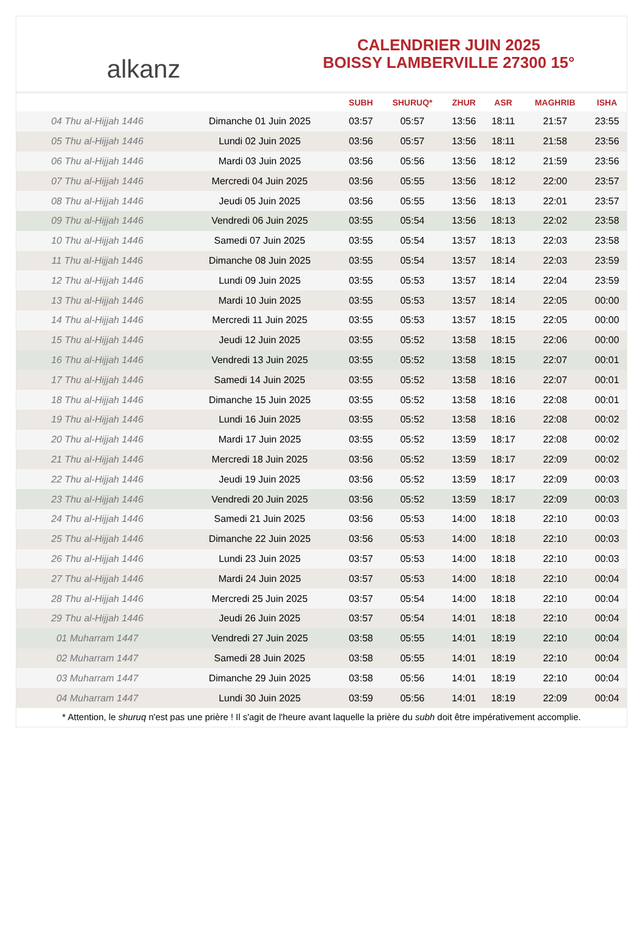alkanz
CALENDRIER JUIN 2025
BOISSY LAMBERVILLE 27300 15°
| | | SUBH | SHURUQ* | ZHUR | ASR | MAGHRIB | ISHA |
| --- | --- | --- | --- | --- | --- | --- | --- |
| 04 Thu al-Hijjah 1446 | Dimanche 01 Juin 2025 | 03:57 | 05:57 | 13:56 | 18:11 | 21:57 | 23:55 |
| 05 Thu al-Hijjah 1446 | Lundi 02 Juin 2025 | 03:56 | 05:57 | 13:56 | 18:11 | 21:58 | 23:56 |
| 06 Thu al-Hijjah 1446 | Mardi 03 Juin 2025 | 03:56 | 05:56 | 13:56 | 18:12 | 21:59 | 23:56 |
| 07 Thu al-Hijjah 1446 | Mercredi 04 Juin 2025 | 03:56 | 05:55 | 13:56 | 18:12 | 22:00 | 23:57 |
| 08 Thu al-Hijjah 1446 | Jeudi 05 Juin 2025 | 03:56 | 05:55 | 13:56 | 18:13 | 22:01 | 23:57 |
| 09 Thu al-Hijjah 1446 | Vendredi 06 Juin 2025 | 03:55 | 05:54 | 13:56 | 18:13 | 22:02 | 23:58 |
| 10 Thu al-Hijjah 1446 | Samedi 07 Juin 2025 | 03:55 | 05:54 | 13:57 | 18:13 | 22:03 | 23:58 |
| 11 Thu al-Hijjah 1446 | Dimanche 08 Juin 2025 | 03:55 | 05:54 | 13:57 | 18:14 | 22:03 | 23:59 |
| 12 Thu al-Hijjah 1446 | Lundi 09 Juin 2025 | 03:55 | 05:53 | 13:57 | 18:14 | 22:04 | 23:59 |
| 13 Thu al-Hijjah 1446 | Mardi 10 Juin 2025 | 03:55 | 05:53 | 13:57 | 18:14 | 22:05 | 00:00 |
| 14 Thu al-Hijjah 1446 | Mercredi 11 Juin 2025 | 03:55 | 05:53 | 13:57 | 18:15 | 22:05 | 00:00 |
| 15 Thu al-Hijjah 1446 | Jeudi 12 Juin 2025 | 03:55 | 05:52 | 13:58 | 18:15 | 22:06 | 00:00 |
| 16 Thu al-Hijjah 1446 | Vendredi 13 Juin 2025 | 03:55 | 05:52 | 13:58 | 18:15 | 22:07 | 00:01 |
| 17 Thu al-Hijjah 1446 | Samedi 14 Juin 2025 | 03:55 | 05:52 | 13:58 | 18:16 | 22:07 | 00:01 |
| 18 Thu al-Hijjah 1446 | Dimanche 15 Juin 2025 | 03:55 | 05:52 | 13:58 | 18:16 | 22:08 | 00:01 |
| 19 Thu al-Hijjah 1446 | Lundi 16 Juin 2025 | 03:55 | 05:52 | 13:58 | 18:16 | 22:08 | 00:02 |
| 20 Thu al-Hijjah 1446 | Mardi 17 Juin 2025 | 03:55 | 05:52 | 13:59 | 18:17 | 22:08 | 00:02 |
| 21 Thu al-Hijjah 1446 | Mercredi 18 Juin 2025 | 03:56 | 05:52 | 13:59 | 18:17 | 22:09 | 00:02 |
| 22 Thu al-Hijjah 1446 | Jeudi 19 Juin 2025 | 03:56 | 05:52 | 13:59 | 18:17 | 22:09 | 00:03 |
| 23 Thu al-Hijjah 1446 | Vendredi 20 Juin 2025 | 03:56 | 05:52 | 13:59 | 18:17 | 22:09 | 00:03 |
| 24 Thu al-Hijjah 1446 | Samedi 21 Juin 2025 | 03:56 | 05:53 | 14:00 | 18:18 | 22:10 | 00:03 |
| 25 Thu al-Hijjah 1446 | Dimanche 22 Juin 2025 | 03:56 | 05:53 | 14:00 | 18:18 | 22:10 | 00:03 |
| 26 Thu al-Hijjah 1446 | Lundi 23 Juin 2025 | 03:57 | 05:53 | 14:00 | 18:18 | 22:10 | 00:03 |
| 27 Thu al-Hijjah 1446 | Mardi 24 Juin 2025 | 03:57 | 05:53 | 14:00 | 18:18 | 22:10 | 00:04 |
| 28 Thu al-Hijjah 1446 | Mercredi 25 Juin 2025 | 03:57 | 05:54 | 14:00 | 18:18 | 22:10 | 00:04 |
| 29 Thu al-Hijjah 1446 | Jeudi 26 Juin 2025 | 03:57 | 05:54 | 14:01 | 18:18 | 22:10 | 00:04 |
| 01 Muharram 1447 | Vendredi 27 Juin 2025 | 03:58 | 05:55 | 14:01 | 18:19 | 22:10 | 00:04 |
| 02 Muharram 1447 | Samedi 28 Juin 2025 | 03:58 | 05:55 | 14:01 | 18:19 | 22:10 | 00:04 |
| 03 Muharram 1447 | Dimanche 29 Juin 2025 | 03:58 | 05:56 | 14:01 | 18:19 | 22:10 | 00:04 |
| 04 Muharram 1447 | Lundi 30 Juin 2025 | 03:59 | 05:56 | 14:01 | 18:19 | 22:09 | 00:04 |
* Attention, le shuruq n'est pas une prière ! Il s'agit de l'heure avant laquelle la prière du subh doit être impérativement accomplie.